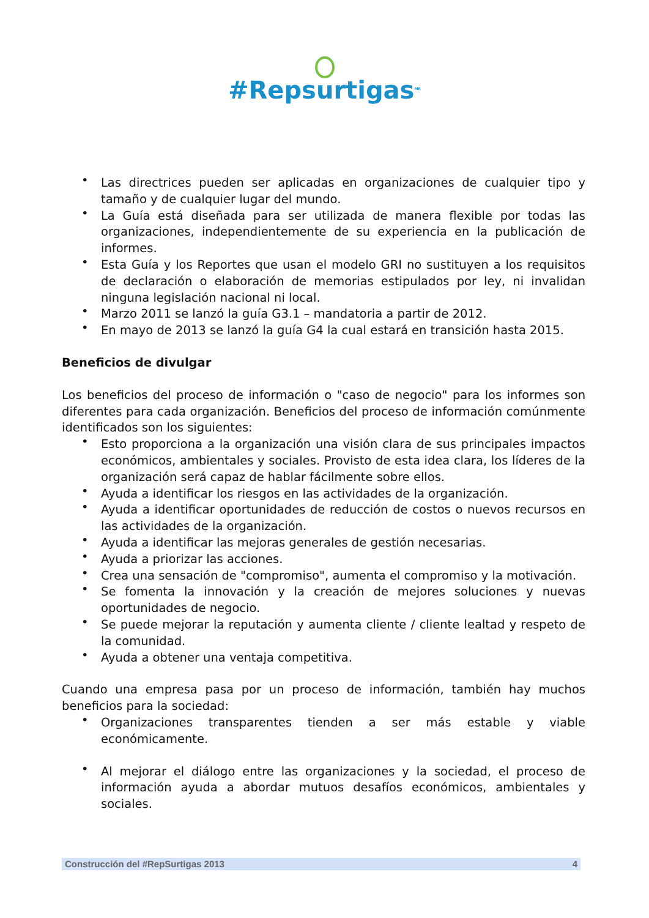#Repsurtigas<sup>MR</sup>
• Las directrices pueden ser aplicadas en organizaciones de cualquier tipo y tamaño y de cualquier lugar del mundo.
• La Guía está diseñada para ser utilizada de manera flexible por todas las organizaciones, independientemente de su experiencia en la publicación de informes.
• Esta Guía y los Reportes que usan el modelo GRI no sustituyen a los requisitos de declaración o elaboración de memorias estipulados por ley, ni invalidan ninguna legislación nacional ni local.
• Marzo 2011 se lanzó la guía G3.1 – mandatoria a partir de 2012.
• En mayo de 2013 se lanzó la guía G4 la cual estará en transición hasta 2015.
Beneficios de divulgar
Los beneficios del proceso de información o "caso de negocio" para los informes son diferentes para cada organización. Beneficios del proceso de información comúnmente identificados son los siguientes:
• Esto proporciona a la organización una visión clara de sus principales impactos económicos, ambientales y sociales. Provisto de esta idea clara, los líderes de la organización será capaz de hablar fácilmente sobre ellos.
• Ayuda a identificar los riesgos en las actividades de la organización.
• Ayuda a identificar oportunidades de reducción de costos o nuevos recursos en las actividades de la organización.
• Ayuda a identificar las mejoras generales de gestión necesarias.
• Ayuda a priorizar las acciones.
• Crea una sensación de "compromiso", aumenta el compromiso y la motivación.
• Se fomenta la innovación y la creación de mejores soluciones y nuevas oportunidades de negocio.
• Se puede mejorar la reputación y aumenta cliente / cliente lealtad y respeto de la comunidad.
• Ayuda a obtener una ventaja competitiva.
Cuando una empresa pasa por un proceso de información, también hay muchos beneficios para la sociedad:
• Organizaciones transparentes tienden a ser más estable y viable económicamente.
• Al mejorar el diálogo entre las organizaciones y la sociedad, el proceso de información ayuda a abordar mutuos desafíos económicos, ambientales y sociales.
Construcción del #RepSurtigas 2013 4